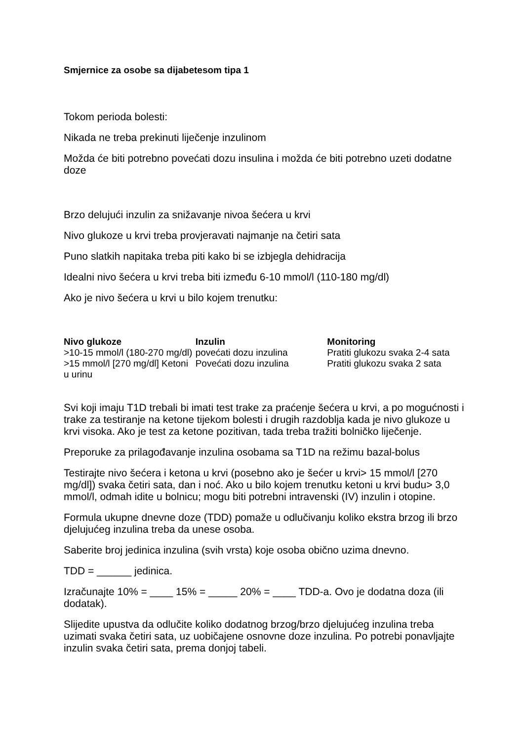Smjernice za osobe sa dijabetesom tipa 1
Tokom perioda bolesti:
Nikada ne treba prekinuti liječenje inzulinom
Možda će biti potrebno povećati dozu insulina i možda će biti potrebno uzeti dodatne doze
Brzo delujući inzulin za snižavanje nivoa šećera u krvi
Nivo glukoze u krvi treba provjeravati najmanje na četiri sata
Puno slatkih napitaka treba piti kako bi se izbjegla dehidracija
Idealni nivo šećera u krvi treba biti između 6-10 mmol/l (110-180 mg/dl)
Ako je nivo šećera u krvi u bilo kojem trenutku:
| Nivo glukoze | Inzulin | Monitoring |
| --- | --- | --- |
| >10-15 mmol/l (180-270 mg/dl) | povećati dozu inzulina | Pratiti glukozu svaka 2-4 sata |
| >15 mmol/l [270 mg/dl] Ketoni u urinu | Povećati dozu inzulina | Pratiti glukozu svaka 2 sata |
Svi koji imaju T1D trebali bi imati test trake za praćenje šećera u krvi, a po mogućnosti i trake za testiranje na ketone tijekom bolesti i drugih razdoblja kada je nivo glukoze u krvi visoka. Ako je test za ketone pozitivan, tada treba tražiti bolničko liječenje.
Preporuke za prilagođavanje inzulina osobama sa T1D na režimu bazal-bolus
Testirajte nivo šećera i ketona u krvi (posebno ako je šećer u krvi> 15 mmol/l [270 mg/dl]) svaka četiri sata, dan i noć. Ako u bilo kojem trenutku ketoni u krvi budu> 3,0 mmol/l, odmah idite u bolnicu; mogu biti potrebni intravenski (IV) inzulin i otopine.
Formula ukupne dnevne doze (TDD) pomaže u odlučivanju koliko ekstra brzog ili brzo djelujućeg inzulina treba da unese osoba.
Saberite broj jedinica inzulina (svih vrsta) koje osoba obično uzima dnevno.
TDD = ______ jedinica.
Izračunajte 10% = ____ 15% = _____ 20% = ____ TDD-a. Ovo je dodatna doza (ili dodatak).
Slijedite upustva da odlučite koliko dodatnog brzog/brzo djelujućeg inzulina treba uzimati svaka četiri sata, uz uobičajene osnovne doze inzulina. Po potrebi ponavljajte inzulin svaka četiri sata, prema donjoj tabeli.